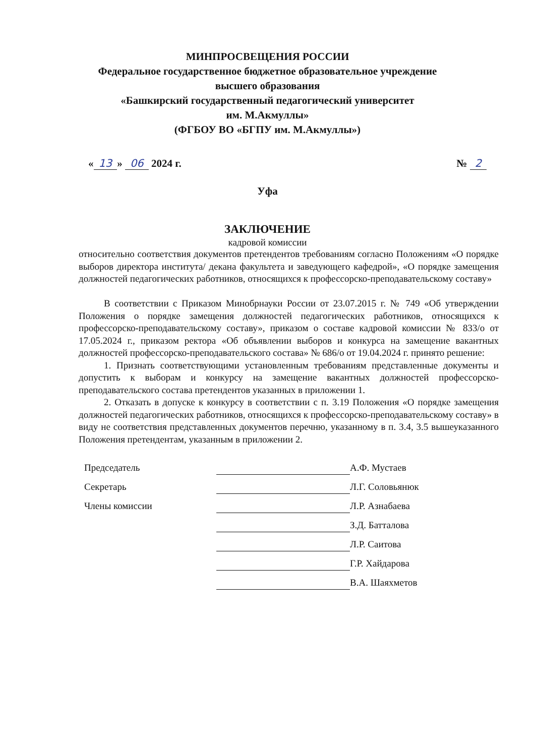МИНПРОСВЕЩЕНИЯ РОССИИ
Федеральное государственное бюджетное образовательное учреждение
высшего образования
«Башкирский государственный педагогический университет
им. М.Акмуллы»
(ФГБОУ ВО «БГПУ им. М.Акмуллы»)
« 13 » 06 2024 г. № 2
Уфа
ЗАКЛЮЧЕНИЕ
кадровой комиссии
относительно соответствия документов претендентов требованиям согласно Положениям «О порядке выборов директора института/ декана факультета и заведующего кафедрой», «О порядке замещения должностей педагогических работников, относящихся к профессорско-преподавательскому составу»
В соответствии с Приказом Минобрнауки России от 23.07.2015 г. № 749 «Об утверждении Положения о порядке замещения должностей педагогических работников, относящихся к профессорско-преподавательскому составу», приказом о составе кадровой комиссии № 833/о от 17.05.2024 г., приказом ректора «Об объявлении выборов и конкурса на замещение вакантных должностей профессорско-преподавательского состава» № 686/о от 19.04.2024 г. принято решение:
1. Признать соответствующими установленным требованиям представленные документы и допустить к выборам и конкурсу на замещение вакантных должностей профессорско-преподавательского состава претендентов указанных в приложении 1.
2. Отказать в допуске к конкурсу в соответствии с п. 3.19 Положения «О порядке замещения должностей педагогических работников, относящихся к профессорско-преподавательскому составу» в виду не соответствия представленных документов перечню, указанному в п. 3.4, 3.5 вышеуказанного Положения претендентам, указанным в приложении 2.
Председатель
А.Ф. Мустаев
Секретарь
Л.Г. Соловьянюк
Члены комиссии
Л.Р. Азнабаева
З.Д. Батталова
Л.Р. Саитова
Г.Р. Хайдарова
В.А. Шаяхметов